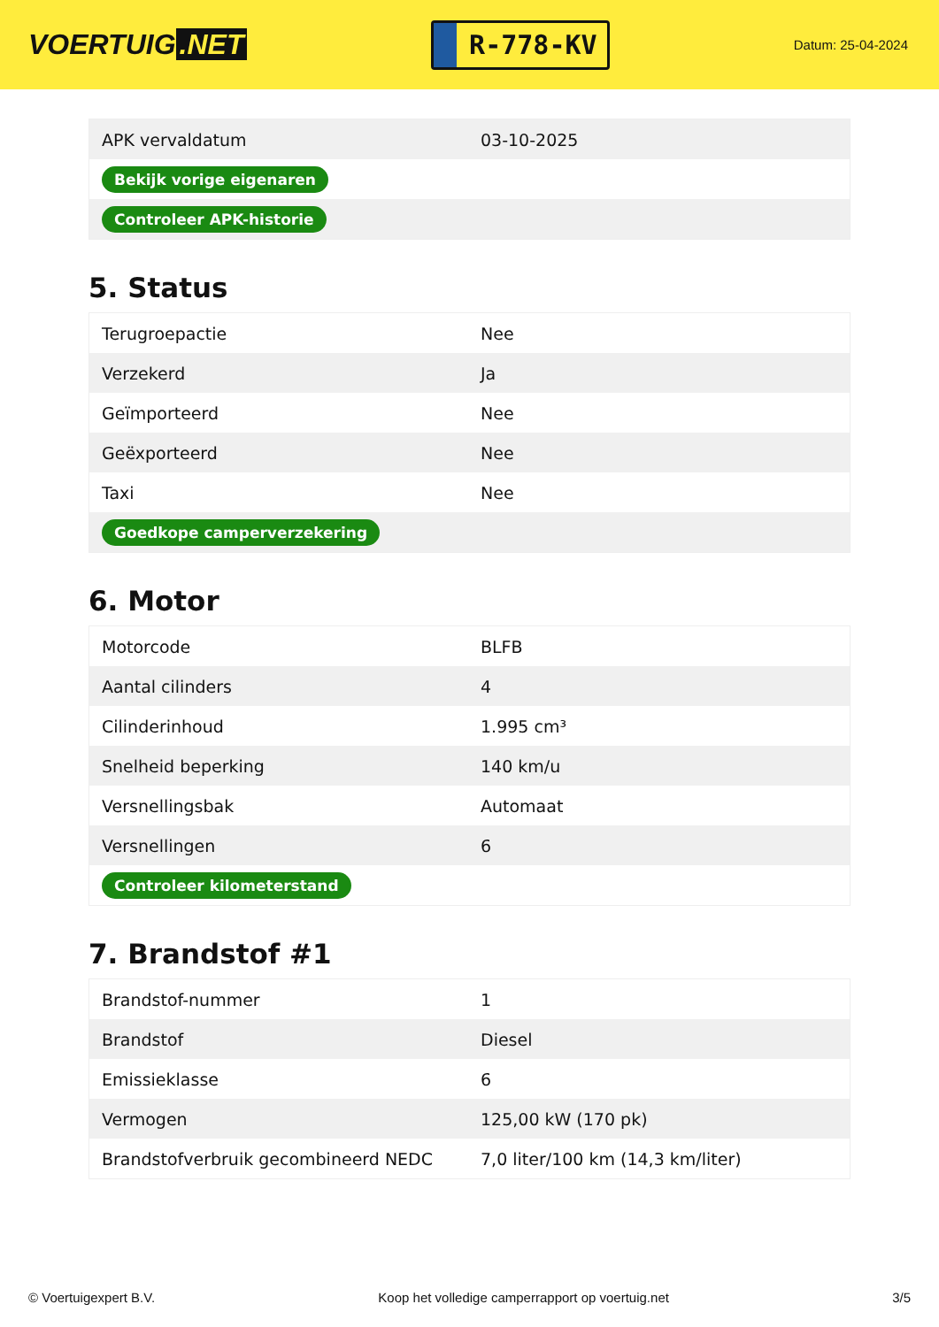VOERTUIG.NET
R-778-KV
Datum: 25-04-2024
| APK vervaldatum | 03-10-2025 |
| Bekijk vorige eigenaren | |
| Controleer APK-historie | |
5. Status
| Terugroepactie | Nee |
| Verzekerd | Ja |
| Geïmporteerd | Nee |
| Geëxporteerd | Nee |
| Taxi | Nee |
| Goedkope camperverzekering | |
6. Motor
| Motorcode | BLFB |
| Aantal cilinders | 4 |
| Cilinderinhoud | 1.995 cm³ |
| Snelheid beperking | 140 km/u |
| Versnellingsbak | Automaat |
| Versnellingen | 6 |
| Controleer kilometerstand | |
7. Brandstof #1
| Brandstof-nummer | 1 |
| Brandstof | Diesel |
| Emissieklasse | 6 |
| Vermogen | 125,00 kW (170 pk) |
| Brandstofverbruik gecombineerd NEDC | 7,0 liter/100 km (14,3 km/liter) |
© Voertuigexpert B.V. Koop het volledige camperrapport op voertuig.net 3/5